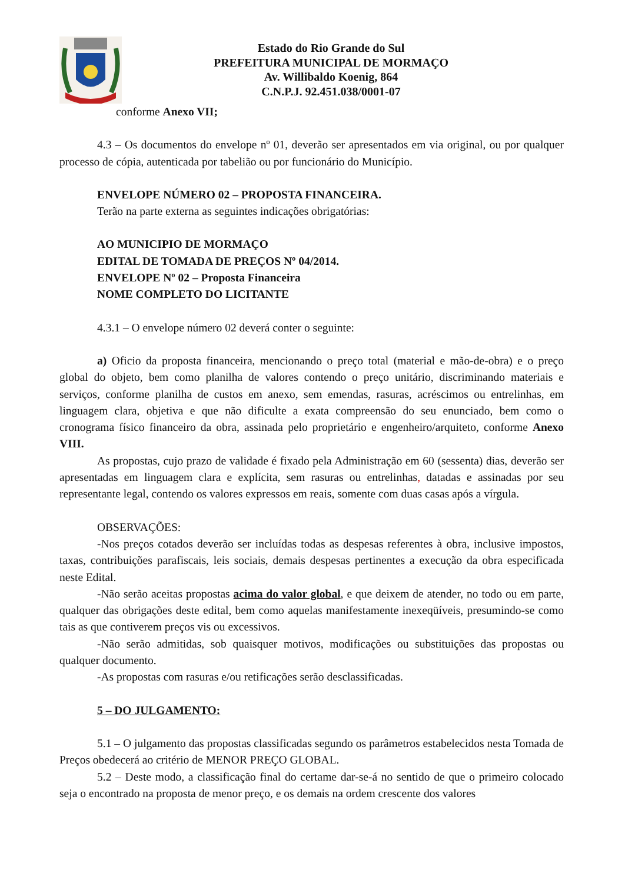Estado do Rio Grande do Sul
PREFEITURA MUNICIPAL DE MORMAÇO
Av. Willibaldo Koenig, 864
C.N.P.J. 92.451.038/0001-07
conforme Anexo VII;
4.3 – Os documentos do envelope nº 01, deverão ser apresentados em via original, ou por qualquer processo de cópia, autenticada por tabelião ou por funcionário do Município.
ENVELOPE NÚMERO 02 – PROPOSTA FINANCEIRA.
Terão na parte externa as seguintes indicações obrigatórias:
AO MUNICIPIO DE MORMAÇO
EDITAL DE TOMADA DE PREÇOS Nº 04/2014.
ENVELOPE Nº 02 – Proposta Financeira
NOME COMPLETO DO LICITANTE
4.3.1 – O envelope número 02 deverá conter o seguinte:
a) Oficio da proposta financeira, mencionando o preço total (material e mão-de-obra) e o preço global do objeto, bem como planilha de valores contendo o preço unitário, discriminando materiais e serviços, conforme planilha de custos em anexo, sem emendas, rasuras, acréscimos ou entrelinhas, em linguagem clara, objetiva e que não dificulte a exata compreensão do seu enunciado, bem como o cronograma físico financeiro da obra, assinada pelo proprietário e engenheiro/arquiteto, conforme Anexo VIII.
As propostas, cujo prazo de validade é fixado pela Administração em 60 (sessenta) dias, deverão ser apresentadas em linguagem clara e explícita, sem rasuras ou entrelinhas, datadas e assinadas por seu representante legal, contendo os valores expressos em reais, somente com duas casas após a vírgula.
OBSERVAÇÕES:
-Nos preços cotados deverão ser incluídas todas as despesas referentes à obra, inclusive impostos, taxas, contribuições parafiscais, leis sociais, demais despesas pertinentes a execução da obra especificada neste Edital.
-Não serão aceitas propostas acima do valor global, e que deixem de atender, no todo ou em parte, qualquer das obrigações deste edital, bem como aquelas manifestamente inexeqüíveis, presumindo-se como tais as que contiverem preços vis ou excessivos.
-Não serão admitidas, sob quaisquer motivos, modificações ou substituições das propostas ou qualquer documento.
-As propostas com rasuras e/ou retificações serão desclassificadas.
5 – DO JULGAMENTO:
5.1 – O julgamento das propostas classificadas segundo os parâmetros estabelecidos nesta Tomada de Preços obedecerá ao critério de MENOR PREÇO GLOBAL.
5.2 – Deste modo, a classificação final do certame dar-se-á no sentido de que o primeiro colocado seja o encontrado na proposta de menor preço, e os demais na ordem crescente dos valores